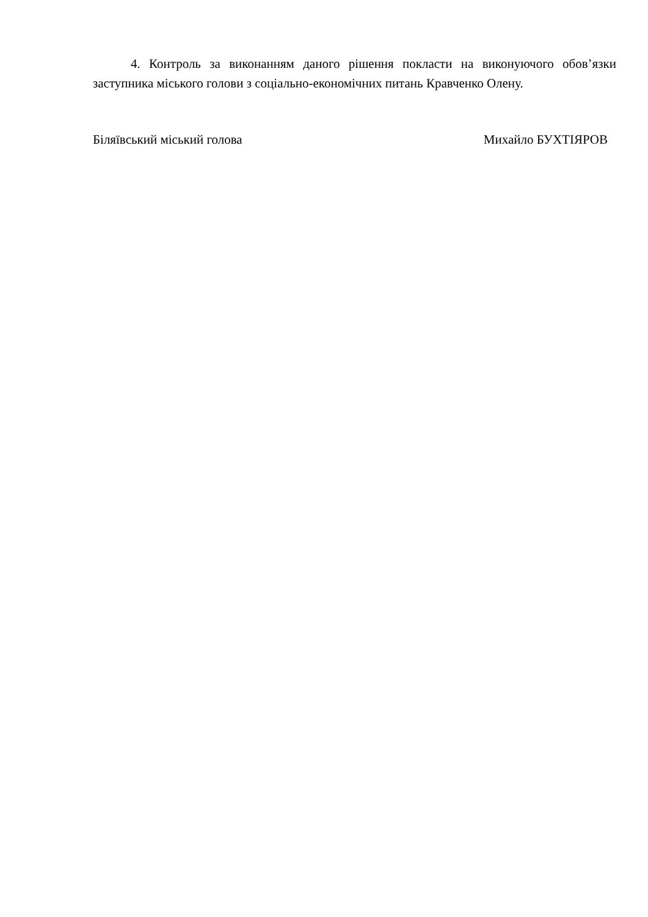4. Контроль за виконанням даного рішення покласти на виконуючого обов’язки заступника міського голови з соціально-економічних питань Кравченко Олену.
Біляївський міський голова Михайло БУХТІЯРОВ